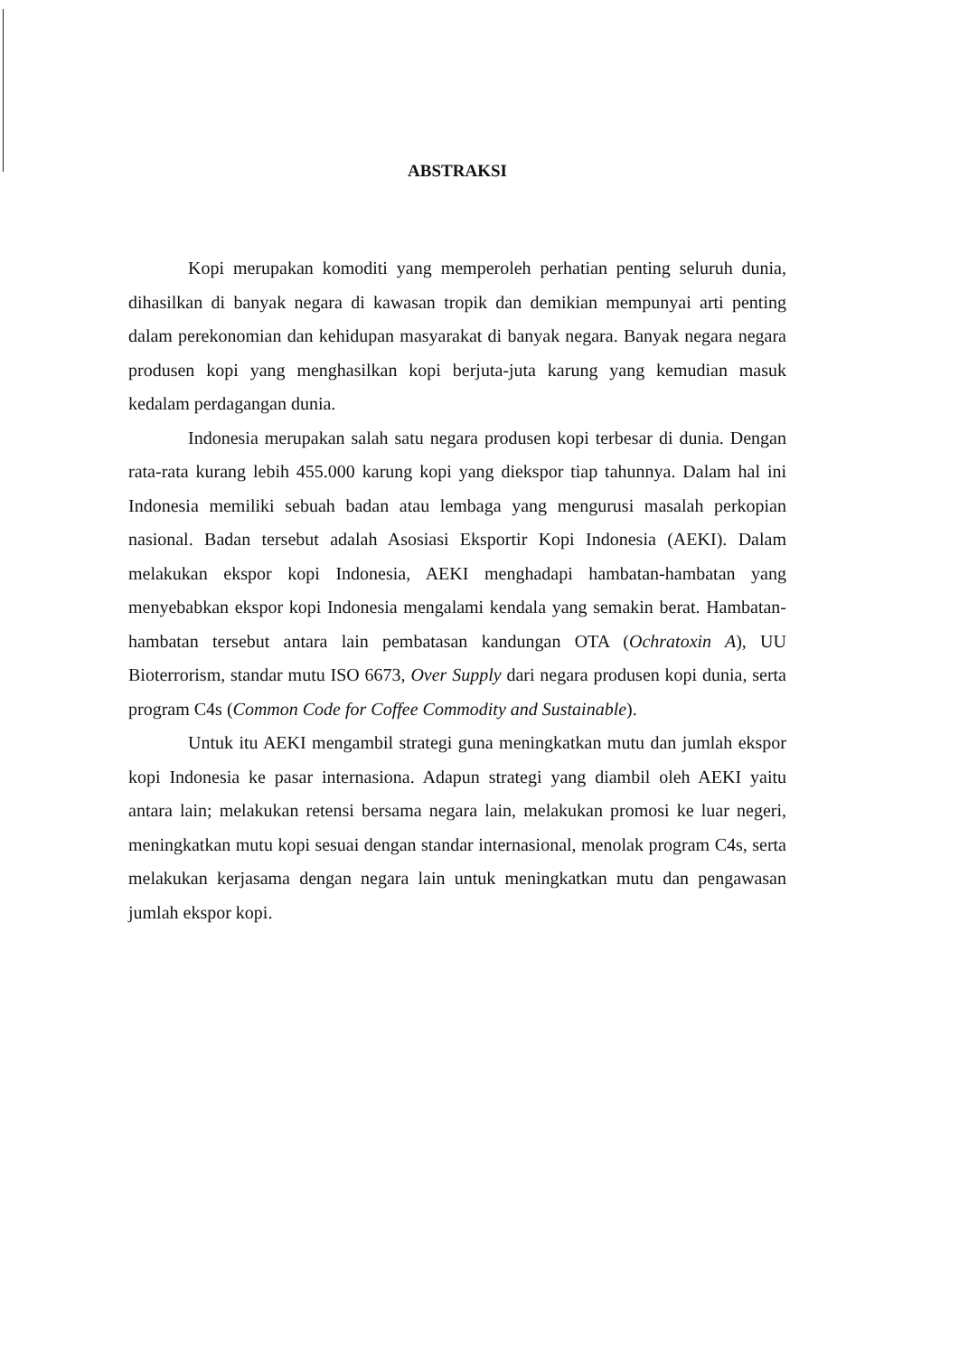ABSTRAKSI
Kopi merupakan komoditi yang memperoleh perhatian penting seluruh dunia, dihasilkan di banyak negara di kawasan tropik dan demikian mempunyai arti penting dalam perekonomian dan kehidupan masyarakat di banyak negara. Banyak negara negara produsen kopi yang menghasilkan kopi berjuta-juta karung yang kemudian masuk kedalam perdagangan dunia.
Indonesia merupakan salah satu negara produsen kopi terbesar di dunia. Dengan rata-rata kurang lebih 455.000 karung kopi yang diekspor tiap tahunnya. Dalam hal ini Indonesia memiliki sebuah badan atau lembaga yang mengurusi masalah perkopian nasional. Badan tersebut adalah Asosiasi Eksportir Kopi Indonesia (AEKI). Dalam melakukan ekspor kopi Indonesia, AEKI menghadapi hambatan-hambatan yang menyebabkan ekspor kopi Indonesia mengalami kendala yang semakin berat. Hambatan-hambatan tersebut antara lain pembatasan kandungan OTA (Ochratoxin A), UU Bioterrorism, standar mutu ISO 6673, Over Supply dari negara produsen kopi dunia, serta program C4s (Common Code for Coffee Commodity and Sustainable).
Untuk itu AEKI mengambil strategi guna meningkatkan mutu dan jumlah ekspor kopi Indonesia ke pasar internasiona. Adapun strategi yang diambil oleh AEKI yaitu antara lain; melakukan retensi bersama negara lain, melakukan promosi ke luar negeri, meningkatkan mutu kopi sesuai dengan standar internasional, menolak program C4s, serta melakukan kerjasama dengan negara lain untuk meningkatkan mutu dan pengawasan jumlah ekspor kopi.